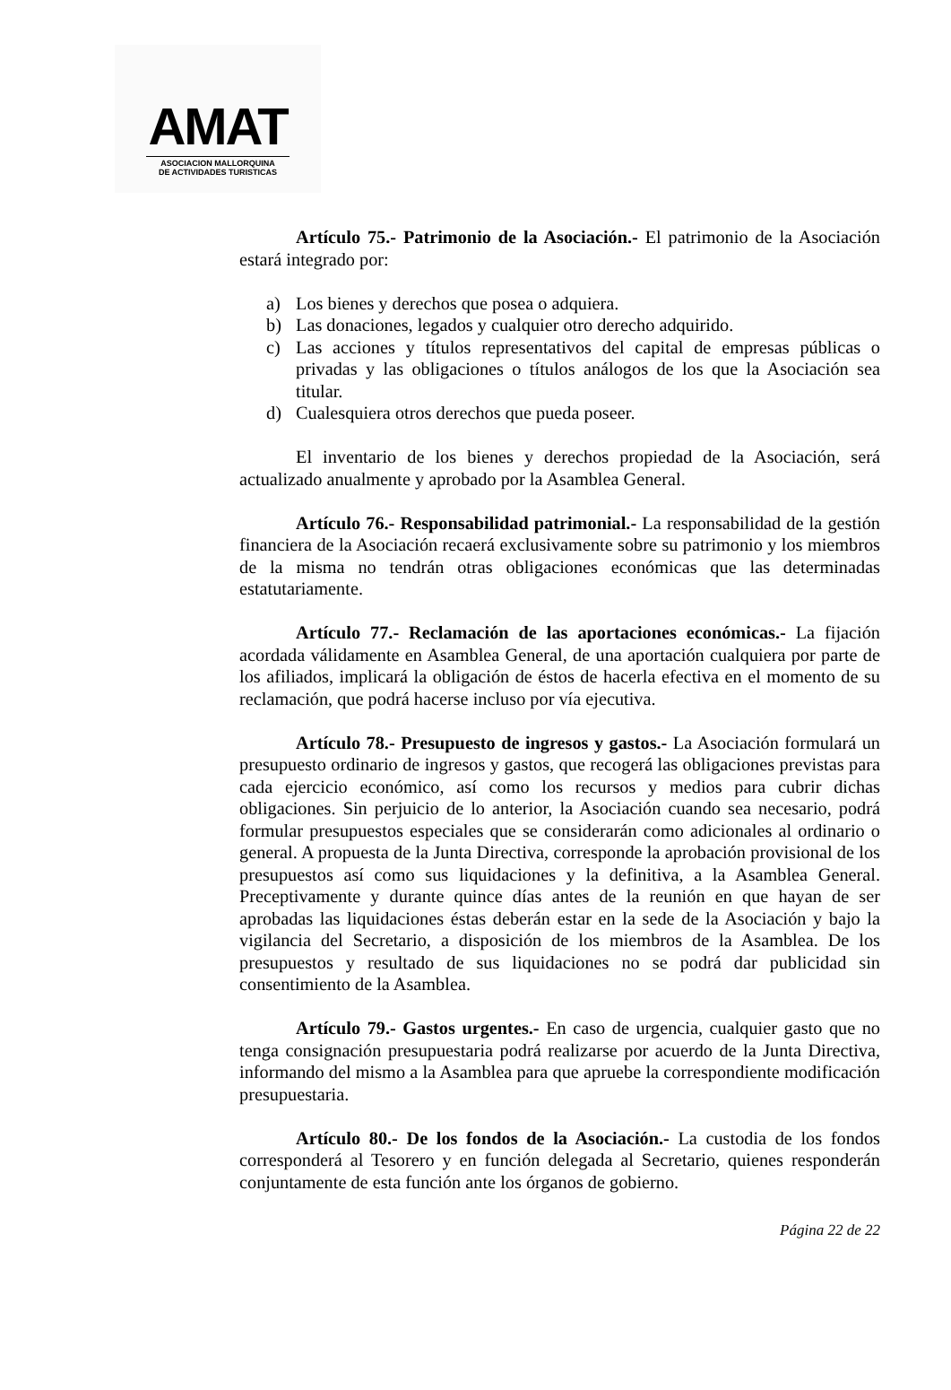AMAT
ASOCIACION MALLORQUINA
DE ACTIVIDADES TURISTICAS
Artículo 75.- Patrimonio de la Asociación.- El patrimonio de la Asociación estará integrado por:
a) Los bienes y derechos que posea o adquiera.
b) Las donaciones, legados y cualquier otro derecho adquirido.
c) Las acciones y títulos representativos del capital de empresas públicas o privadas y las obligaciones o títulos análogos de los que la Asociación sea titular.
d) Cualesquiera otros derechos que pueda poseer.
El inventario de los bienes y derechos propiedad de la Asociación, será actualizado anualmente y aprobado por la Asamblea General.
Artículo 76.- Responsabilidad patrimonial.- La responsabilidad de la gestión financiera de la Asociación recaerá exclusivamente sobre su patrimonio y los miembros de la misma no tendrán otras obligaciones económicas que las determinadas estatutariamente.
Artículo 77.- Reclamación de las aportaciones económicas.- La fijación acordada válidamente en Asamblea General, de una aportación cualquiera por parte de los afiliados, implicará la obligación de éstos de hacerla efectiva en el momento de su reclamación, que podrá hacerse incluso por vía ejecutiva.
Artículo 78.- Presupuesto de ingresos y gastos.- La Asociación formulará un presupuesto ordinario de ingresos y gastos, que recogerá las obligaciones previstas para cada ejercicio económico, así como los recursos y medios para cubrir dichas obligaciones. Sin perjuicio de lo anterior, la Asociación cuando sea necesario, podrá formular presupuestos especiales que se considerarán como adicionales al ordinario o general. A propuesta de la Junta Directiva, corresponde la aprobación provisional de los presupuestos así como sus liquidaciones y la definitiva, a la Asamblea General. Preceptivamente y durante quince días antes de la reunión en que hayan de ser aprobadas las liquidaciones éstas deberán estar en la sede de la Asociación y bajo la vigilancia del Secretario, a disposición de los miembros de la Asamblea. De los presupuestos y resultado de sus liquidaciones no se podrá dar publicidad sin consentimiento de la Asamblea.
Artículo 79.- Gastos urgentes.- En caso de urgencia, cualquier gasto que no tenga consignación presupuestaria podrá realizarse por acuerdo de la Junta Directiva, informando del mismo a la Asamblea para que apruebe la correspondiente modificación presupuestaria.
Artículo 80.- De los fondos de la Asociación.- La custodia de los fondos corresponderá al Tesorero y en función delegada al Secretario, quienes responderán conjuntamente de esta función ante los órganos de gobierno.
Página 22 de 22